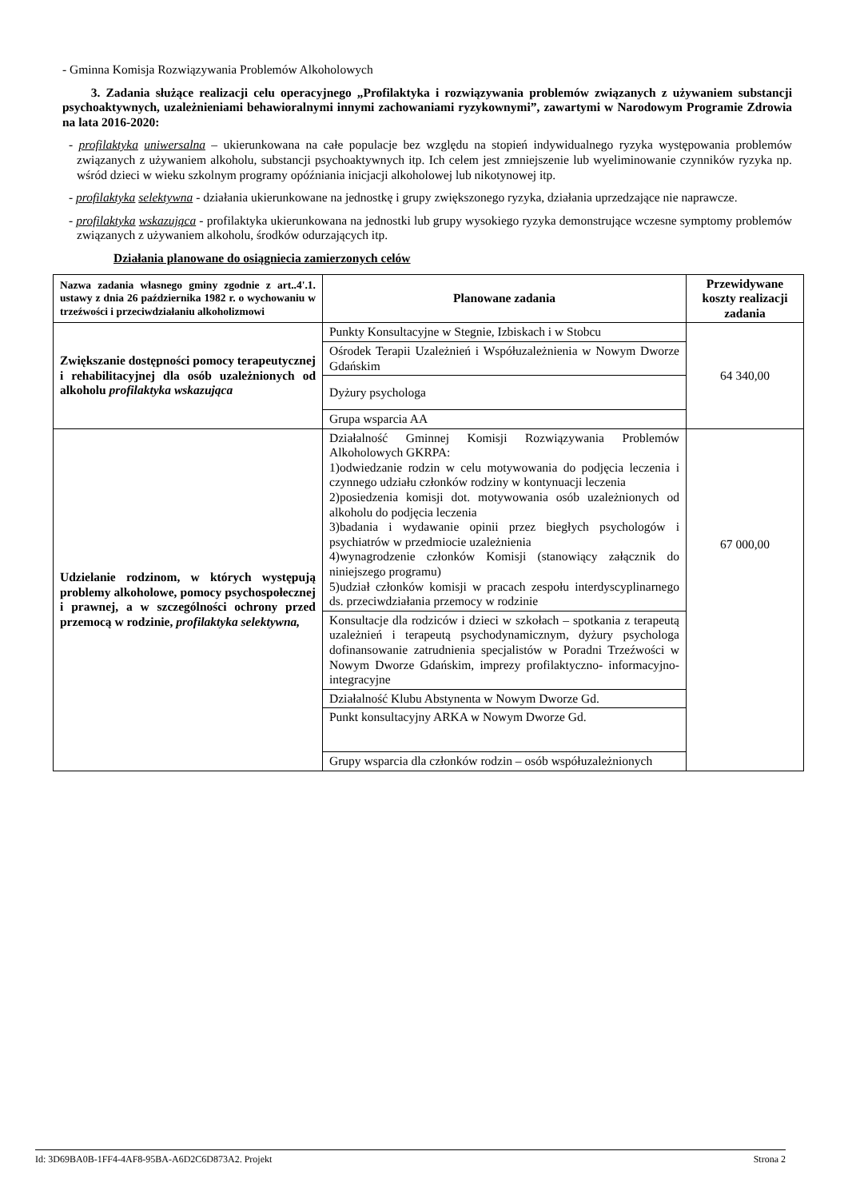- Gminna Komisja Rozwiązywania Problemów Alkoholowych
3. Zadania służące realizacji celu operacyjnego „Profilaktyka i rozwiązywania problemów związanych z używaniem substancji psychoaktywnych, uzależnieniami behawioralnymi innymi zachowaniami ryzykownymi”, zawartymi w Narodowym Programie Zdrowia na lata 2016-2020:
- profilaktyka uniwersalna – ukierunkowana na całe populacje bez względu na stopień indywidualnego ryzyka występowania problemów związanych z używaniem alkoholu, substancji psychoaktywnych itp. Ich celem jest zmniejszenie lub wyeliminowanie czynników ryzyka np. wśród dzieci w wieku szkolnym programy opóźniania inicjacji alkoholowej lub nikotynowej itp.
- profilaktyka selektywna - działania ukierunkowane na jednostkę i grupy zwiększonego ryzyka, działania uprzedzające nie naprawcze.
- profilaktyka wskazująca - profilaktyka ukierunkowana na jednostki lub grupy wysokiego ryzyka demonstrujące wczesne symptomy problemów związanych z używaniem alkoholu, środków odurzających itp.
Działania planowane do osiągniecia zamierzonych celów
| Nazwa zadania własnego gminy zgodnie z art..4'.1. ustawy z dnia 26 października 1982 r. o wychowaniu w trzeźwości i przeciwdziałaniu alkoholizmowi | Planowane zadania | Przewidywane koszty realizacji zadania |
| --- | --- | --- |
| Zwiększanie dostępności pomocy terapeutycznej i rehabilitacyjnej dla osób uzależnionych od alkoholu profilaktyka wskazująca | Punkty Konsultacyjne w Stegnie, Izbiskach i w Stobcu | 64 340,00 |
| | Ośrodek Terapii Uzależnień i Współuzależnienia w Nowym Dworze Gdańskim | |
| | Dyżury psychologa | |
| | Grupa wsparcia AA | |
| Udzielanie rodzinom, w których występują problemy alkoholowe, pomocy psychospołecznej i prawnej, a w szczególności ochrony przed przemocą w rodzinie, profilaktyka selektywna, | Działalność Gminnej Komisji Rozwiązywania Problemów Alkoholowych GKRPA: 1)odwiedzanie rodzin w celu motywowania do podjęcia leczenia i czynnego udziału członków rodziny w kontynuacji leczenia 2)posiedzenia komisji dot. motywowania osób uzależnionych od alkoholu do podjęcia leczenia 3)badania i wydawanie opinii przez biegłych psychologów i psychiatrów w przedmiocie uzależnienia 4)wynagrodzenie członków Komisji (stanowiący załącznik do niniejszego programu) 5)udział członków komisji w pracach zespołu interdyscyplinarnego ds. przeciwdziałania przemocy w rodzinie | 67 000,00 |
| | Konsultacje dla rodziców i dzieci w szkołach – spotkania z terapeutą uzależnień i terapeutą psychodynamicznym, dyżury psychologa dofinansowanie zatrudnienia specjalistów w Poradni Trzeźwości w Nowym Dworze Gdańskim, imprezy profilaktyczno- informacyjno- integracyjne | |
| | Działalność Klubu Abstynenta w Nowym Dworze Gd. | |
| | Punkt konsultacyjny ARKA w Nowym Dworze Gd. | |
| | Grupy wsparcia dla członków rodzin – osób współuzależnionych | |
Id: 3D69BA0B-1FF4-4AF8-95BA-A6D2C6D873A2. Projekt Strona 2